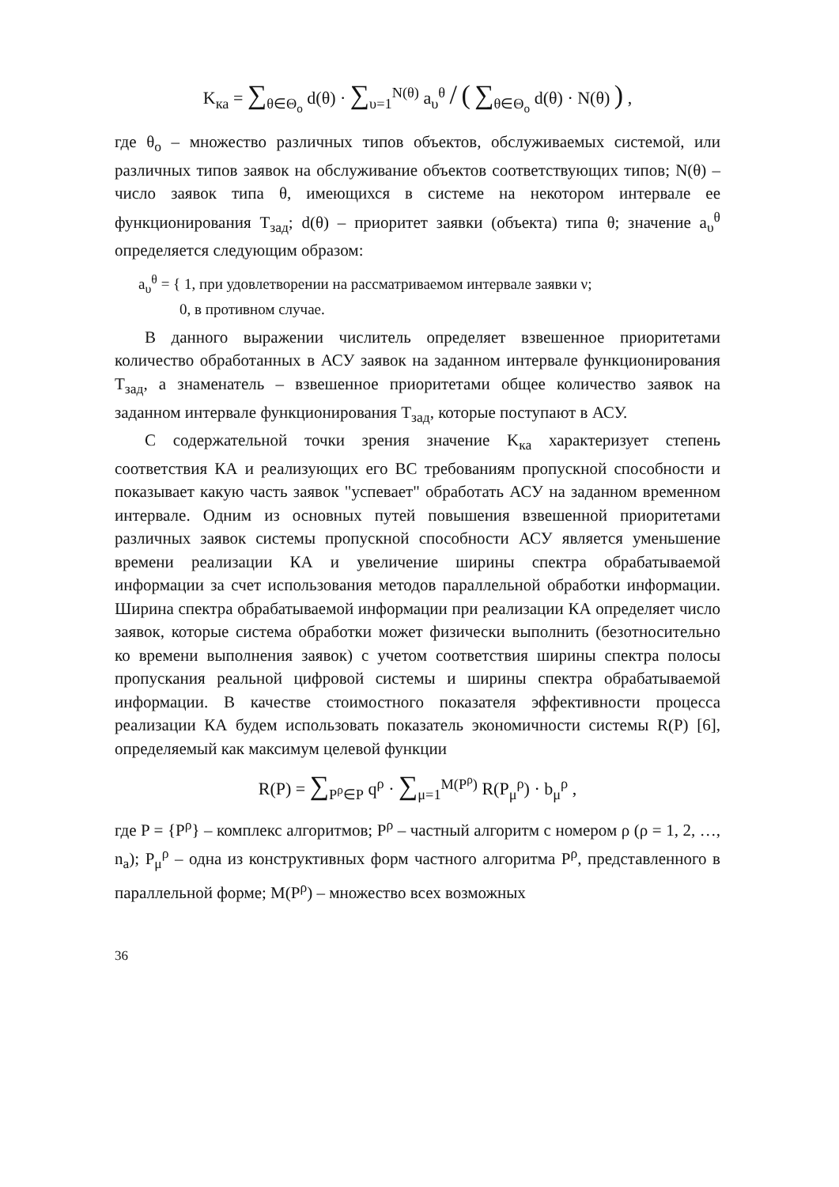K<sub>ка</sub> = ∑<sub>θ∈Θ<sub>o</sub></sub> d(θ) · ∑<sub>υ=1</sub><sup>N(θ)</sup> a<sub>υ</sub><sup>θ</sup> / ( ∑<sub>θ∈Θ<sub>o</sub></sub> d(θ) · N(θ) ) ,
где θ<sub>o</sub> – множество различных типов объектов, обслуживаемых системой, или различных типов заявок на обслуживание объектов соответствующих типов; N(θ) – число заявок типа θ, имеющихся в системе на некотором интервале ее функционирования T<sub>зад</sub>; d(θ) – приоритет заявки (объекта) типа θ; значение a<sub>υ</sub><sup>θ</sup> определяется следующим образом:
a<sub>υ</sub><sup>θ</sup> = { 1, при удовлетворении на рассматриваемом интервале заявки ν;
0, в противном случае.
В данного выражении числитель определяет взвешенное приоритетами количество обработанных в АСУ заявок на заданном интервале функционирования T<sub>зад</sub>, а знаменатель – взвешенное приоритетами общее количество заявок на заданном интервале функционирования T<sub>зад</sub>, которые поступают в АСУ.
С содержательной точки зрения значение K<sub>ка</sub> характеризует степень соответствия КА и реализующих его ВС требованиям пропускной способности и показывает какую часть заявок "успевает" обработать АСУ на заданном временном интервале. Одним из основных путей повышения взвешенной приоритетами различных заявок системы пропускной способности АСУ является уменьшение времени реализации КА и увеличение ширины спектра обрабатываемой информации за счет использования методов параллельной обработки информации. Ширина спектра обрабатываемой информации при реализации КА определяет число заявок, которые система обработки может физически выполнить (безотносительно ко времени выполнения заявок) с учетом соответствия ширины спектра полосы пропускания реальной цифровой системы и ширины спектра обрабатываемой информации. В качестве стоимостного показателя эффективности процесса реализации КА будем использовать показатель экономичности системы R(P) [6], определяемый как максимум целевой функции
R(P) = ∑<sub>P<sup>ρ</sup>∈P</sub> q<sup>ρ</sup> · ∑<sub>μ=1</sub><sup>M(P<sup>ρ</sup>)</sup> R(P<sub>μ</sub><sup>ρ</sup>) · b<sub>μ</sub><sup>ρ</sup> ,
где P = {P<sup>ρ</sup>} – комплекс алгоритмов; P<sup>ρ</sup> – частный алгоритм с номером ρ (ρ = 1, 2, …, n<sub>a</sub>); P<sub>μ</sub><sup>ρ</sup> – одна из конструктивных форм частного алгоритма P<sup>ρ</sup>, представленного в параллельной форме; M(P<sup>ρ</sup>) – множество всех возможных
36